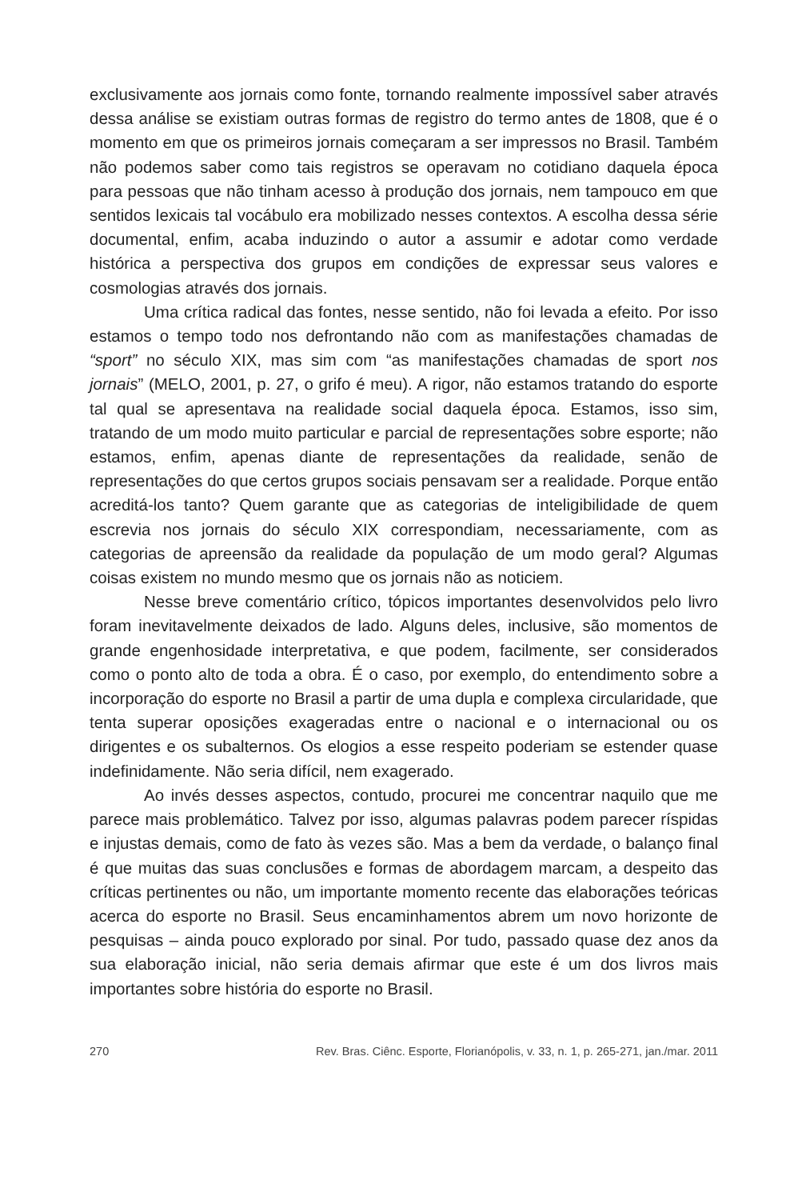exclusivamente aos jornais como fonte, tornando realmente impossível saber através dessa análise se existiam outras formas de registro do termo antes de 1808, que é o momento em que os primeiros jornais começaram a ser impressos no Brasil. Também não podemos saber como tais registros se operavam no cotidiano daquela época para pessoas que não tinham acesso à produção dos jornais, nem tampouco em que sentidos lexicais tal vocábulo era mobilizado nesses contextos. A escolha dessa série documental, enfim, acaba induzindo o autor a assumir e adotar como verdade histórica a perspectiva dos grupos em condições de expressar seus valores e cosmologias através dos jornais.
Uma crítica radical das fontes, nesse sentido, não foi levada a efeito. Por isso estamos o tempo todo nos defrontando não com as manifestações chamadas de “sport” no século XIX, mas sim com “as manifestações chamadas de sport nos jornais” (MELO, 2001, p. 27, o grifo é meu). A rigor, não estamos tratando do esporte tal qual se apresentava na realidade social daquela época. Estamos, isso sim, tratando de um modo muito particular e parcial de representações sobre esporte; não estamos, enfim, apenas diante de representações da realidade, senão de representações do que certos grupos sociais pensavam ser a realidade. Porque então acreditá-los tanto? Quem garante que as categorias de inteligibilidade de quem escrevia nos jornais do século XIX correspondiam, necessariamente, com as categorias de apreensão da realidade da população de um modo geral? Algumas coisas existem no mundo mesmo que os jornais não as noticiem.
Nesse breve comentário crítico, tópicos importantes desenvolvidos pelo livro foram inevitavelmente deixados de lado. Alguns deles, inclusive, são momentos de grande engenhosidade interpretativa, e que podem, facilmente, ser considerados como o ponto alto de toda a obra. É o caso, por exemplo, do entendimento sobre a incorporação do esporte no Brasil a partir de uma dupla e complexa circularidade, que tenta superar oposições exageradas entre o nacional e o internacional ou os dirigentes e os subalternos. Os elogios a esse respeito poderiam se estender quase indefinidamente. Não seria difícil, nem exagerado.
Ao invés desses aspectos, contudo, procurei me concentrar naquilo que me parece mais problemático. Talvez por isso, algumas palavras podem parecer ríspidas e injustas demais, como de fato às vezes são. Mas a bem da verdade, o balanço final é que muitas das suas conclusões e formas de abordagem marcam, a despeito das críticas pertinentes ou não, um importante momento recente das elaborações teóricas acerca do esporte no Brasil. Seus encaminhamentos abrem um novo horizonte de pesquisas – ainda pouco explorado por sinal. Por tudo, passado quase dez anos da sua elaboração inicial, não seria demais afirmar que este é um dos livros mais importantes sobre história do esporte no Brasil.
270 Rev. Bras. Ciênc. Esporte, Florianópolis, v. 33, n. 1, p. 265-271, jan./mar. 2011